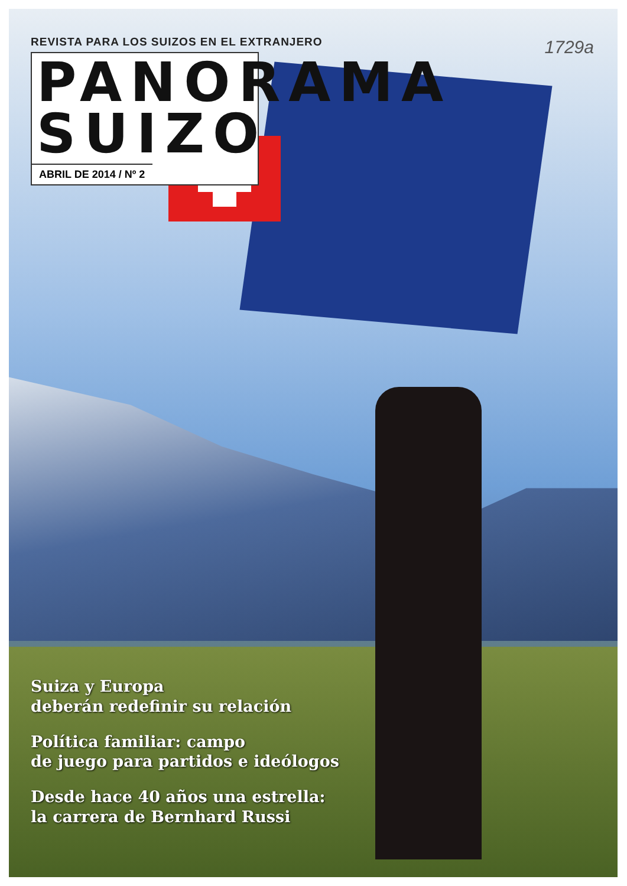1729a
REVISTA PARA LOS SUIZOS EN EL EXTRANJERO
PANORAMA
SUIZO
ABRIL DE 2014 / Nº 2
Suiza y Europa
deberán redefinir su relación
Política familiar: campo
de juego para partidos e ideólogos
Desde hace 40 años una estrella:
la carrera de Bernhard Russi